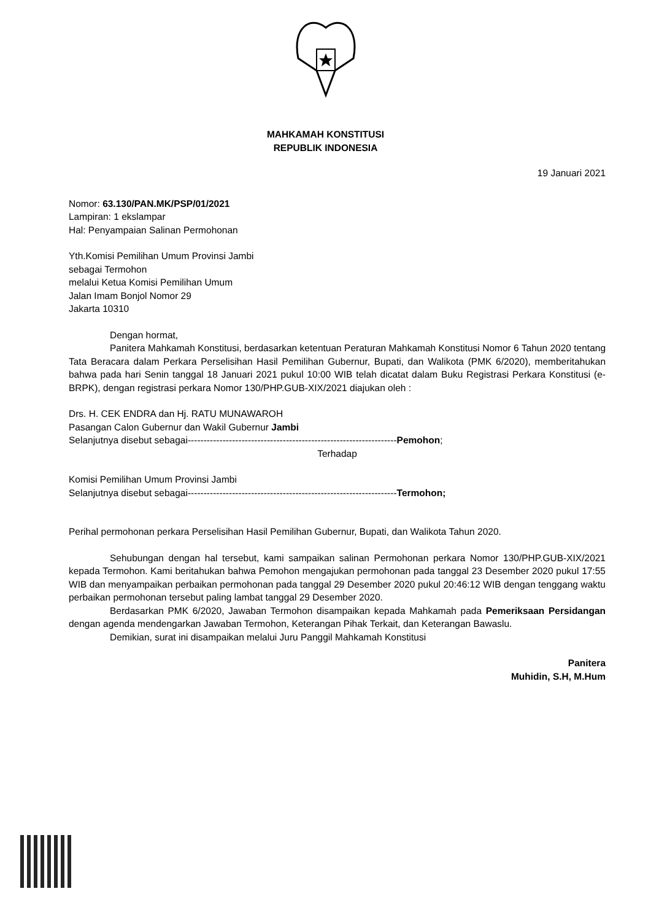MAHKAMAH KONSTITUSI
REPUBLIK INDONESIA
19 Januari 2021
Nomor: 63.130/PAN.MK/PSP/01/2021
Lampiran: 1 ekslampar
Hal: Penyampaian Salinan Permohonan
Yth.Komisi Pemilihan Umum Provinsi Jambi
sebagai Termohon
melalui Ketua Komisi Pemilihan Umum
Jalan Imam Bonjol Nomor 29
Jakarta 10310
Dengan hormat,
Panitera Mahkamah Konstitusi, berdasarkan ketentuan Peraturan Mahkamah Konstitusi Nomor 6 Tahun 2020 tentang Tata Beracara dalam Perkara Perselisihan Hasil Pemilihan Gubernur, Bupati, dan Walikota (PMK 6/2020), memberitahukan bahwa pada hari Senin tanggal 18 Januari 2021 pukul 10:00 WIB telah dicatat dalam Buku Registrasi Perkara Konstitusi (e-BRPK), dengan registrasi perkara Nomor 130/PHP.GUB-XIX/2021 diajukan oleh :
Drs. H. CEK ENDRA dan Hj. RATU MUNAWAROH
Pasangan Calon Gubernur dan Wakil Gubernur Jambi
Selanjutnya disebut sebagai------------------------------------------------------------------Pemohon;
Terhadap
Komisi Pemilihan Umum Provinsi Jambi
Selanjutnya disebut sebagai------------------------------------------------------------------Termohon;
Perihal permohonan perkara Perselisihan Hasil Pemilihan Gubernur, Bupati, dan Walikota Tahun 2020.
Sehubungan dengan hal tersebut, kami sampaikan salinan Permohonan perkara Nomor 130/PHP.GUB-XIX/2021 kepada Termohon. Kami beritahukan bahwa Pemohon mengajukan permohonan pada tanggal 23 Desember 2020 pukul 17:55 WIB dan menyampaikan perbaikan permohonan pada tanggal 29 Desember 2020 pukul 20:46:12 WIB dengan tenggang waktu perbaikan permohonan tersebut paling lambat tanggal 29 Desember 2020.
Berdasarkan PMK 6/2020, Jawaban Termohon disampaikan kepada Mahkamah pada Pemeriksaan Persidangan dengan agenda mendengarkan Jawaban Termohon, Keterangan Pihak Terkait, dan Keterangan Bawaslu.
Demikian, surat ini disampaikan melalui Juru Panggil Mahkamah Konstitusi
Panitera
Muhidin, S.H, M.Hum